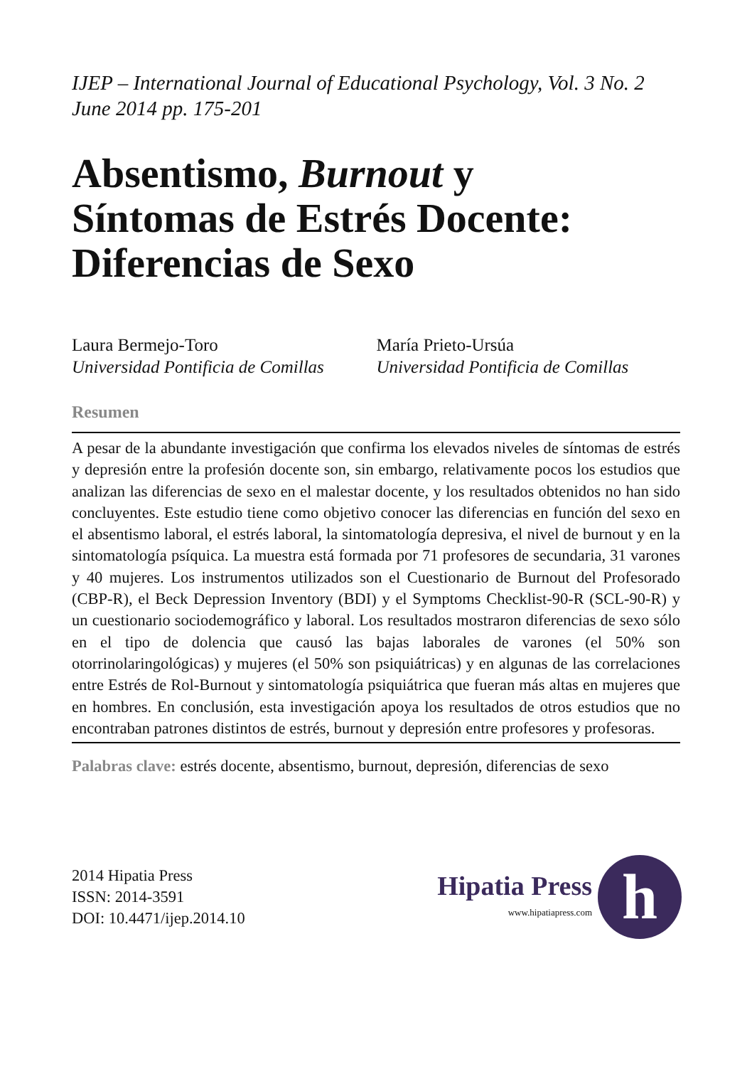IJEP – International Journal of Educational Psychology, Vol. 3 No. 2
June 2014 pp. 175-201
Absentismo, Burnout y
Síntomas de Estrés Docente:
Diferencias de Sexo
Laura Bermejo-Toro
Universidad Pontificia de Comillas
María Prieto-Ursúa
Universidad Pontificia de Comillas
Resumen
A pesar de la abundante investigación que confirma los elevados niveles de síntomas de estrés y depresión entre la profesión docente son, sin embargo, relativamente pocos los estudios que analizan las diferencias de sexo en el malestar docente, y los resultados obtenidos no han sido concluyentes. Este estudio tiene como objetivo conocer las diferencias en función del sexo en el absentismo laboral, el estrés laboral, la sintomatología depresiva, el nivel de burnout y en la sintomatología psíquica. La muestra está formada por 71 profesores de secundaria, 31 varones y 40 mujeres. Los instrumentos utilizados son el Cuestionario de Burnout del Profesorado (CBP-R), el Beck Depression Inventory (BDI) y el Symptoms Checklist-90-R (SCL-90-R) y un cuestionario sociodemográfico y laboral. Los resultados mostraron diferencias de sexo sólo en el tipo de dolencia que causó las bajas laborales de varones (el 50% son otorrinolaringológicas) y mujeres (el 50% son psiquiátricas) y en algunas de las correlaciones entre Estrés de Rol-Burnout y sintomatología psiquiátrica que fueran más altas en mujeres que en hombres. En conclusión, esta investigación apoya los resultados de otros estudios que no encontraban patrones distintos de estrés, burnout y depresión entre profesores y profesoras.
Palabras clave: estrés docente, absentismo, burnout, depresión, diferencias de sexo
2014 Hipatia Press
ISSN: 2014-3591
DOI: 10.4471/ijep.2014.10
Hipatia Press
www.hipatiapress.com
h